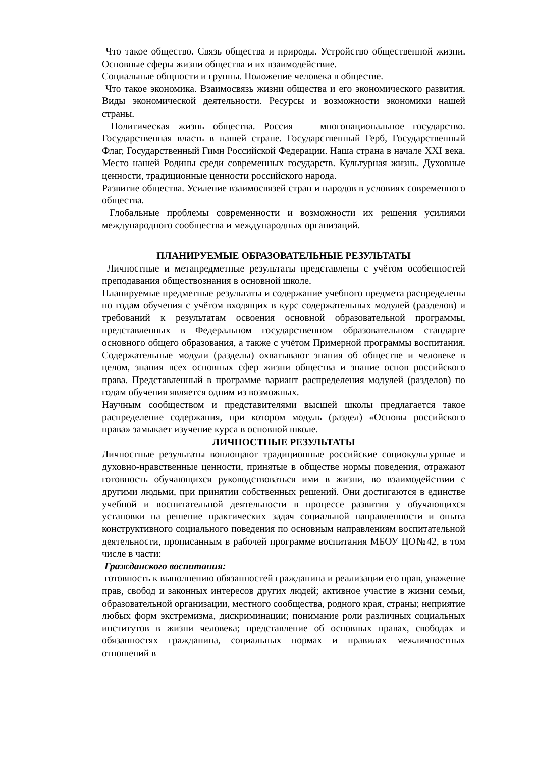Что такое общество. Связь общества и природы. Устройство общественной жизни. Основные сферы жизни общества и их взаимодействие.
Социальные общности и группы. Положение человека в обществе.
Что такое экономика. Взаимосвязь жизни общества и его экономического развития. Виды экономической деятельности. Ресурсы и возможности экономики нашей страны.
Политическая жизнь общества. Россия — многонациональное государство. Государственная власть в нашей стране. Государственный Герб, Государственный Флаг, Государственный Гимн Российской Федерации. Наша страна в начале XXI века. Место нашей Родины среди современных государств. Культурная жизнь. Духовные ценности, традиционные ценности российского народа.
Развитие общества. Усиление взаимосвязей стран и народов в условиях современного общества.
Глобальные проблемы современности и возможности их решения усилиями международного сообщества и международных организаций.
ПЛАНИРУЕМЫЕ ОБРАЗОВАТЕЛЬНЫЕ РЕЗУЛЬТАТЫ
Личностные и метапредметные результаты представлены с учётом особенностей преподавания обществознания в основной школе.
Планируемые предметные результаты и содержание учебного предмета распределены по годам обучения с учётом входящих в курс содержательных модулей (разделов) и требований к результатам освоения основной образовательной программы, представленных в Федеральном государственном образовательном стандарте основного общего образования, а также с учётом Примерной программы воспитания. Содержательные модули (разделы) охватывают знания об обществе и человеке в целом, знания всех основных сфер жизни общества и знание основ российского права. Представленный в программе вариант распределения модулей (разделов) по годам обучения является одним из возможных.
Научным сообществом и представителями высшей школы предлагается такое распределение содержания, при котором модуль (раздел) «Основы российского права» замыкает изучение курса в основной школе.
ЛИЧНОСТНЫЕ РЕЗУЛЬТАТЫ
Личностные результаты воплощают традиционные российские социокультурные и духовно-нравственные ценности, принятые в обществе нормы поведения, отражают готовность обучающихся руководствоваться ими в жизни, во взаимодействии с другими людьми, при принятии собственных решений. Они достигаются в единстве учебной и воспитательной деятельности в процессе развития у обучающихся установки на решение практических задач социальной направленности и опыта конструктивного социального поведения по основным направлениям воспитательной деятельности, прописанным в рабочей программе воспитания МБОУ ЦО№42, в том числе в части:
Гражданского воспитания:
готовность к выполнению обязанностей гражданина и реализации его прав, уважение прав, свобод и законных интересов других людей; активное участие в жизни семьи, образовательной организации, местного сообщества, родного края, страны; неприятие любых форм экстремизма, дискриминации; понимание роли различных социальных институтов в жизни человека; представление об основных правах, свободах и обязанностях гражданина, социальных нормах и правилах межличностных отношений в